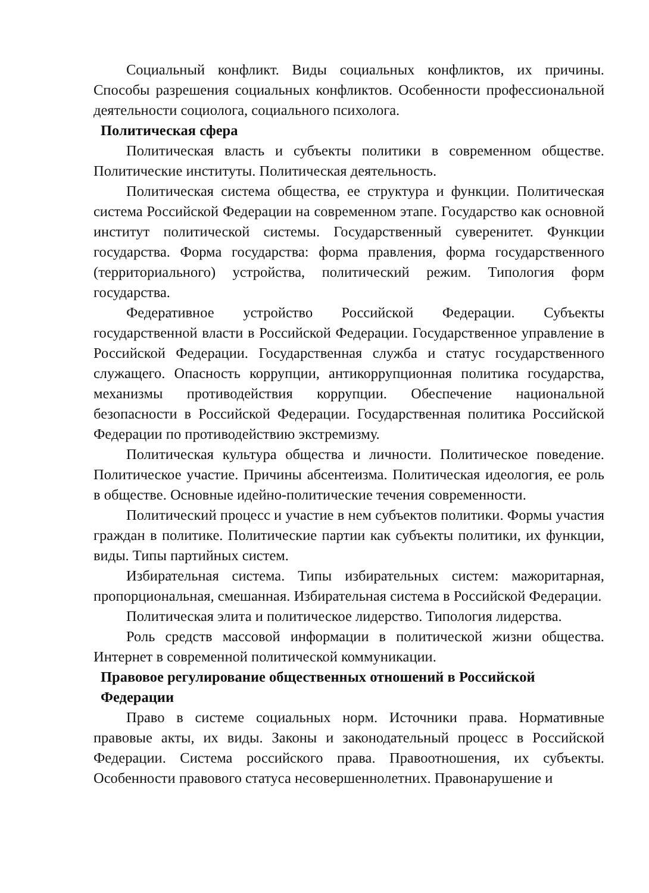Социальный конфликт. Виды социальных конфликтов, их причины. Способы разрешения социальных конфликтов. Особенности профессиональной деятельности социолога, социального психолога.
Политическая сфера
Политическая власть и субъекты политики в современном обществе. Политические институты. Политическая деятельность.
Политическая система общества, ее структура и функции. Политическая система Российской Федерации на современном этапе. Государство как основной институт политической системы. Государственный суверенитет. Функции государства. Форма государства: форма правления, форма государственного (территориального) устройства, политический режим. Типология форм государства.
Федеративное устройство Российской Федерации. Субъекты государственной власти в Российской Федерации. Государственное управление в Российской Федерации. Государственная служба и статус государственного служащего. Опасность коррупции, антикоррупционная политика государства, механизмы противодействия коррупции. Обеспечение национальной безопасности в Российской Федерации. Государственная политика Российской Федерации по противодействию экстремизму.
Политическая культура общества и личности. Политическое поведение. Политическое участие. Причины абсентеизма. Политическая идеология, ее роль в обществе. Основные идейно-политические течения современности.
Политический процесс и участие в нем субъектов политики. Формы участия граждан в политике. Политические партии как субъекты политики, их функции, виды. Типы партийных систем.
Избирательная система. Типы избирательных систем: мажоритарная, пропорциональная, смешанная. Избирательная система в Российской Федерации.
Политическая элита и политическое лидерство. Типология лидерства.
Роль средств массовой информации в политической жизни общества. Интернет в современной политической коммуникации.
Правовое регулирование общественных отношений в Российской
Федерации
Право в системе социальных норм. Источники права. Нормативные правовые акты, их виды. Законы и законодательный процесс в Российской Федерации. Система российского права. Правоотношения, их субъекты. Особенности правового статуса несовершеннолетних. Правонарушение и